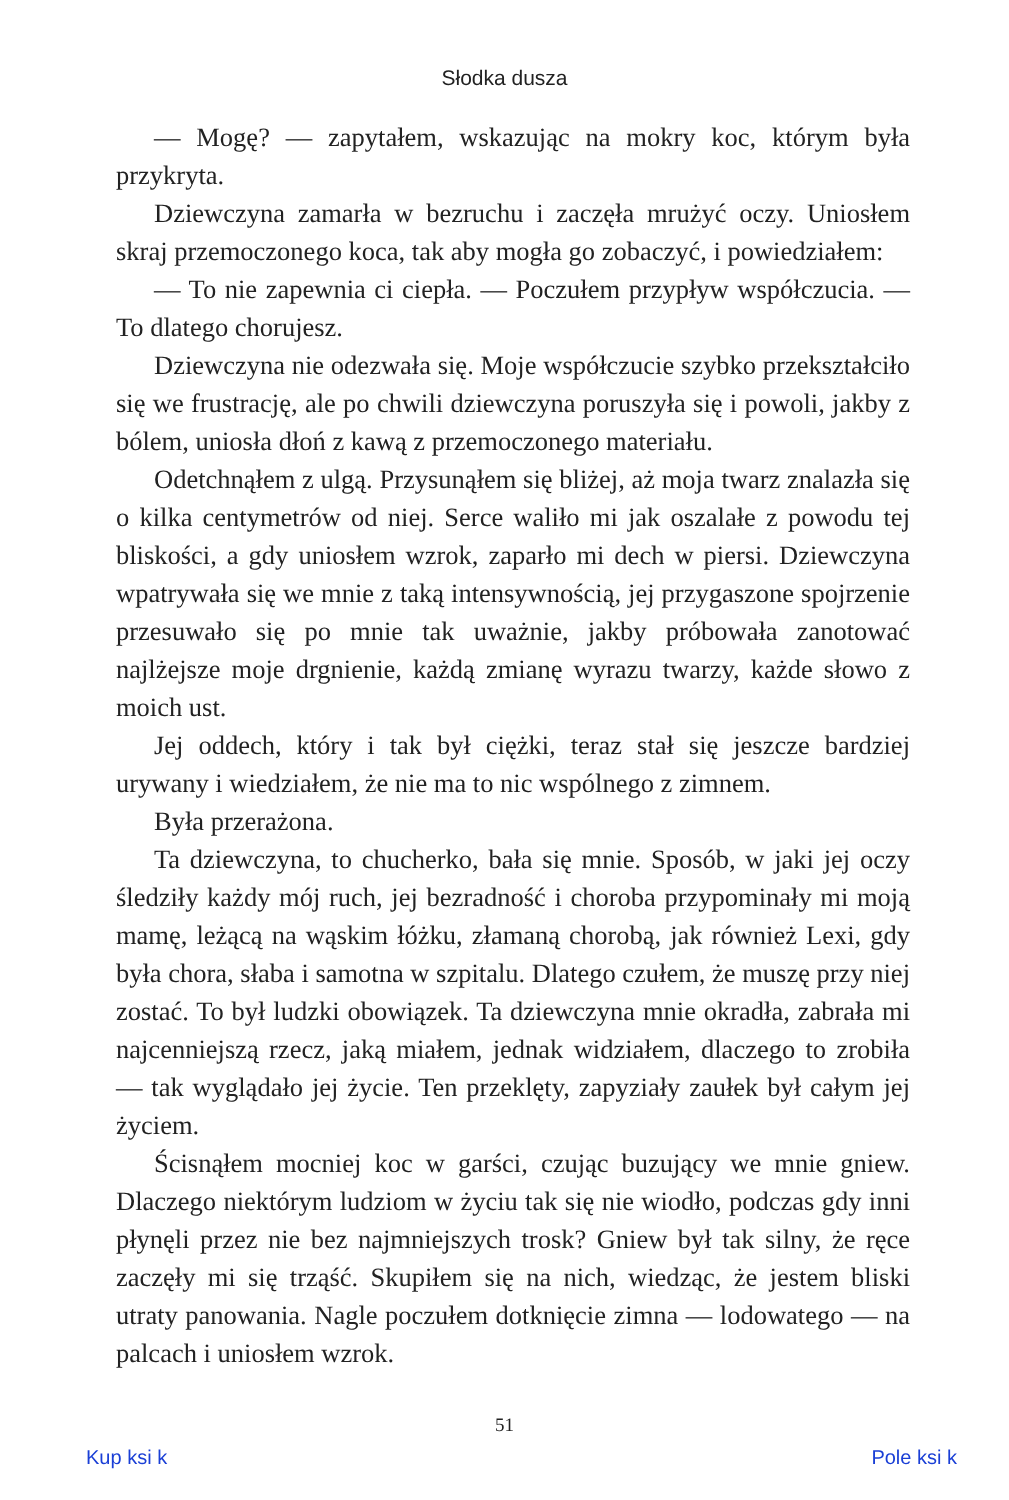Słodka dusza
— Mogę? — zapytałem, wskazując na mokry koc, którym była przykryta.
Dziewczyna zamarła w bezruchu i zaczęła mrużyć oczy. Uniosłem skraj przemoczonego koca, tak aby mogła go zobaczyć, i powiedziałem:
— To nie zapewnia ci ciepła. — Poczułem przypływ współczucia. — To dlatego chorujesz.
Dziewczyna nie odezwała się. Moje współczucie szybko przekształciło się we frustrację, ale po chwili dziewczyna poruszyła się i powoli, jakby z bólem, uniosła dłoń z kawą z przemoczonego materiału.
Odetchnąłem z ulgą. Przysunąłem się bliżej, aż moja twarz znalazła się o kilka centymetrów od niej. Serce waliło mi jak oszalałe z powodu tej bliskości, a gdy uniosłem wzrok, zaparło mi dech w piersi. Dziewczyna wpatrywała się we mnie z taką intensywnością, jej przygaszone spojrzenie przesuwało się po mnie tak uważnie, jakby próbowała zanotować najlżejsze moje drgnienie, każdą zmianę wyrazu twarzy, każde słowo z moich ust.
Jej oddech, który i tak był ciężki, teraz stał się jeszcze bardziej urywany i wiedziałem, że nie ma to nic wspólnego z zimnem.
Była przerażona.
Ta dziewczyna, to chucherko, bała się mnie. Sposób, w jaki jej oczy śledziły każdy mój ruch, jej bezradność i choroba przypominały mi moją mamę, leżącą na wąskim łóżku, złamaną chorobą, jak również Lexi, gdy była chora, słaba i samotna w szpitalu. Dlatego czułem, że muszę przy niej zostać. To był ludzki obowiązek. Ta dziewczyna mnie okradła, zabrała mi najcenniejszą rzecz, jaką miałem, jednak widziałem, dlaczego to zrobiła — tak wyglądało jej życie. Ten przeklęty, zapyziały zaułek był całym jej życiem.
Ścisnąłem mocniej koc w garści, czując buzujący we mnie gniew. Dlaczego niektórym ludziom w życiu tak się nie wiodło, podczas gdy inni płynęli przez nie bez najmniejszych trosk? Gniew był tak silny, że ręce zaczęły mi się trząść. Skupiłem się na nich, wiedząc, że jestem bliski utraty panowania. Nagle poczułem dotknięcie zimna — lodowatego — na palcach i uniosłem wzrok.
51
Kup ksi k Pole ksi k